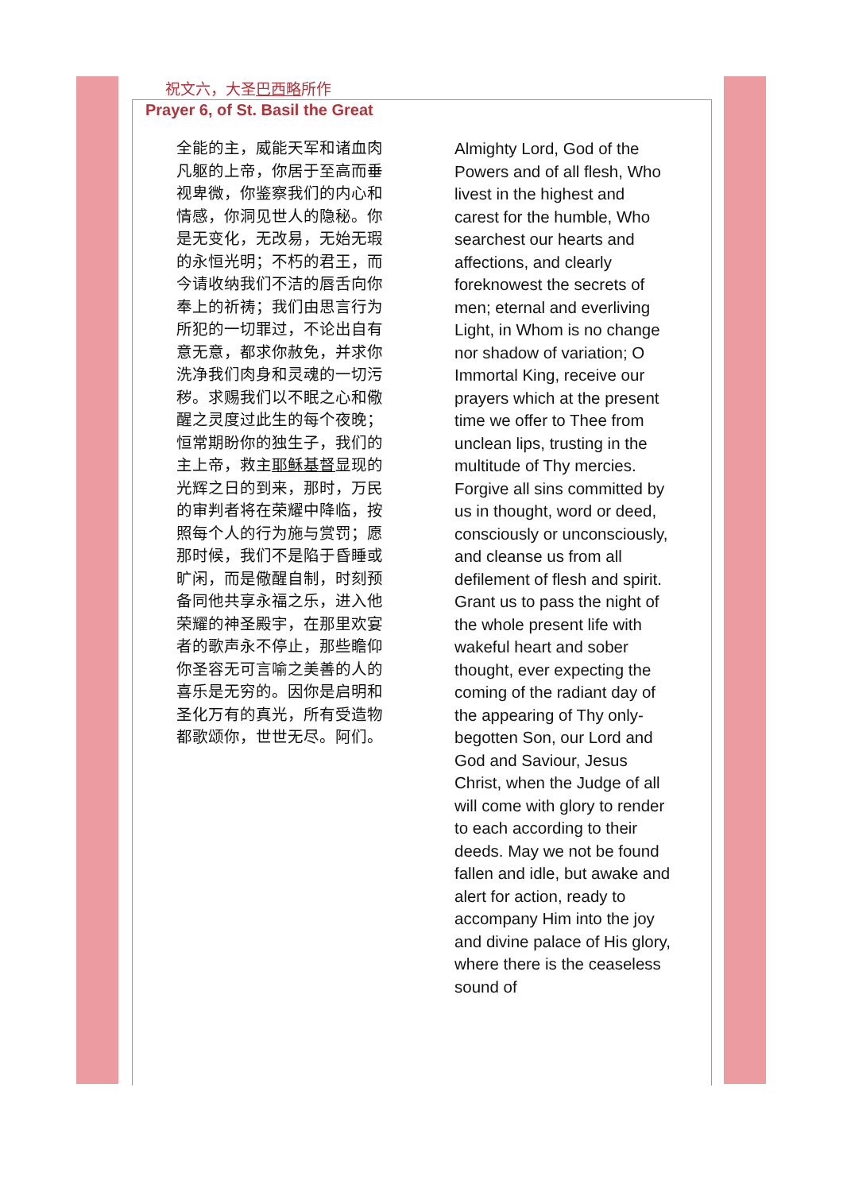祝文六，大圣巴西略所作
Prayer 6, of St. Basil the Great
全能的主，威能天军和诸血肉凡躯的上帝，你居于至高而垂视卑微，你鉴察我们的内心和情感，你洞见世人的隐秘。你是无变化，无改易，无始无瑕的永恒光明；不朽的君王，而今请收纳我们不洁的唇舌向你奉上的祈祷；我们由思言行为所犯的一切罪过，不论出自有意无意，都求你赦免，并求你洗净我们肉身和灵魂的一切污秽。求赐我们以不眠之心和儆醒之灵度过此生的每个夜晚；恒常期盼你的独生子，我们的主上帝，救主耶稣基督显现的光辉之日的到来，那时，万民的审判者将在荣耀中降临，按照每个人的行为施与赏罚；愿那时候，我们不是陷于昏睡或旷闲，而是儆醒自制，时刻预备同他共享永福之乐，进入他荣耀的神圣殿宇，在那里欢宴者的歌声永不停止，那些瞻仰你圣容无可言喻之美善的人的喜乐是无穷的。因你是启明和圣化万有的真光，所有受造物都歌颂你，世世无尽。阿们。
Almighty Lord, God of the Powers and of all flesh, Who livest in the highest and carest for the humble, Who searchest our hearts and affections, and clearly foreknowest the secrets of men; eternal and everliving Light, in Whom is no change nor shadow of variation; O Immortal King, receive our prayers which at the present time we offer to Thee from unclean lips, trusting in the multitude of Thy mercies. Forgive all sins committed by us in thought, word or deed, consciously or unconsciously, and cleanse us from all defilement of flesh and spirit. Grant us to pass the night of the whole present life with wakeful heart and sober thought, ever expecting the coming of the radiant day of the appearing of Thy only-begotten Son, our Lord and God and Saviour, Jesus Christ, when the Judge of all will come with glory to render to each according to their deeds. May we not be found fallen and idle, but awake and alert for action, ready to accompany Him into the joy and divine palace of His glory, where there is the ceaseless sound of